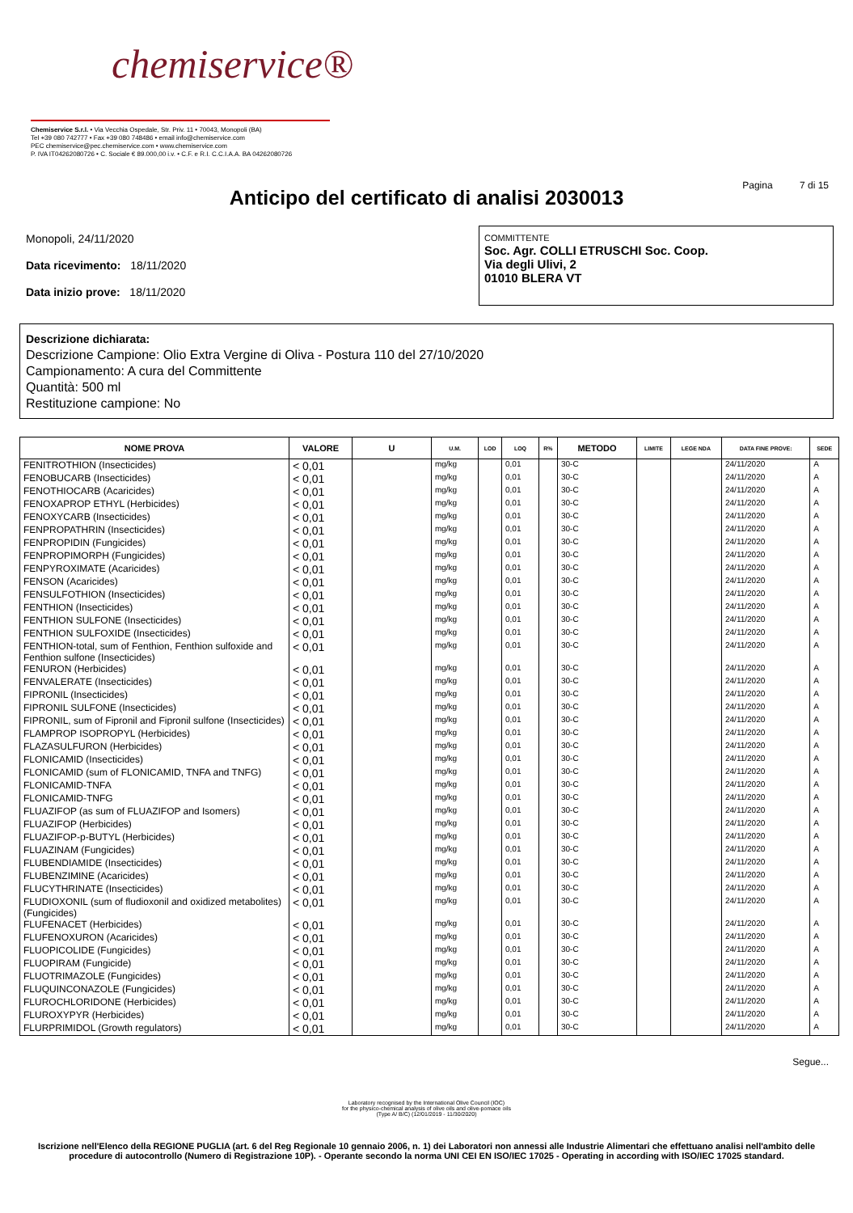chemiservice®
Chemiservice S.r.l. • Via Vecchia Ospedale, Str. Priv. 11 • 70043, Monopoli (BA)
Tel +39 080 742777 • Fax +39 080 748486 • email info@chemiservice.com
PEC chemiservice@pec.chemiservice.com • www.chemiservice.com
P. IVA IT04262080726 • C. Sociale € 89.000,00 i.v. • C.F. e R.I. C.C.I.A.A. BA 04262080726
Anticipo del certificato di analisi 2030013
Pagina 7 di 15
Monopoli, 24/11/2020
Data ricevimento: 18/11/2020
Data inizio prove: 18/11/2020
COMMITTENTE
Soc. Agr. COLLI ETRUSCHI Soc. Coop.
Via degli Ulivi, 2
01010 BLERA VT
Descrizione dichiarata:
Descrizione Campione: Olio Extra Vergine di Oliva - Postura 110 del 27/10/2020
Campionamento: A cura del Committente
Quantità: 500 ml
Restituzione campione: No
| NOME PROVA | VALORE | U | U.M. | LOD | LOQ | R% | METODO | LIMITE | LEGE NDA | DATA FINE PROVE: | SEDE |
| --- | --- | --- | --- | --- | --- | --- | --- | --- | --- | --- | --- |
| FENITROTHION (Insecticides) | < 0,01 | | mg/kg | | 0,01 | | 30-C | | | 24/11/2020 | A |
| FENOBUCARB (Insecticides) | < 0,01 | | mg/kg | | 0,01 | | 30-C | | | 24/11/2020 | A |
| FENOTHIOCARB (Acaricides) | < 0,01 | | mg/kg | | 0,01 | | 30-C | | | 24/11/2020 | A |
| FENOXAPROP ETHYL (Herbicides) | < 0,01 | | mg/kg | | 0,01 | | 30-C | | | 24/11/2020 | A |
| FENOXYCARB (Insecticides) | < 0,01 | | mg/kg | | 0,01 | | 30-C | | | 24/11/2020 | A |
| FENPROPATHRIN (Insecticides) | < 0,01 | | mg/kg | | 0,01 | | 30-C | | | 24/11/2020 | A |
| FENPROPIDIN (Fungicides) | < 0,01 | | mg/kg | | 0,01 | | 30-C | | | 24/11/2020 | A |
| FENPROPIMORPH (Fungicides) | < 0,01 | | mg/kg | | 0,01 | | 30-C | | | 24/11/2020 | A |
| FENPYROXIMATE (Acaricides) | < 0,01 | | mg/kg | | 0,01 | | 30-C | | | 24/11/2020 | A |
| FENSON (Acaricides) | < 0,01 | | mg/kg | | 0,01 | | 30-C | | | 24/11/2020 | A |
| FENSULFOTHION (Insecticides) | < 0,01 | | mg/kg | | 0,01 | | 30-C | | | 24/11/2020 | A |
| FENTHION (Insecticides) | < 0,01 | | mg/kg | | 0,01 | | 30-C | | | 24/11/2020 | A |
| FENTHION SULFONE (Insecticides) | < 0,01 | | mg/kg | | 0,01 | | 30-C | | | 24/11/2020 | A |
| FENTHION SULFOXIDE (Insecticides) | < 0,01 | | mg/kg | | 0,01 | | 30-C | | | 24/11/2020 | A |
| FENTHION-total, sum of Fenthion, Fenthion sulfoxide and Fenthion sulfone (Insecticides) | < 0,01 | | mg/kg | | 0,01 | | 30-C | | | 24/11/2020 | A |
| FENURON (Herbicides) | < 0,01 | | mg/kg | | 0,01 | | 30-C | | | 24/11/2020 | A |
| FENVALERATE (Insecticides) | < 0,01 | | mg/kg | | 0,01 | | 30-C | | | 24/11/2020 | A |
| FIPRONIL (Insecticides) | < 0,01 | | mg/kg | | 0,01 | | 30-C | | | 24/11/2020 | A |
| FIPRONIL SULFONE (Insecticides) | < 0,01 | | mg/kg | | 0,01 | | 30-C | | | 24/11/2020 | A |
| FIPRONIL, sum of Fipronil and Fipronil sulfone (Insecticides) | < 0,01 | | mg/kg | | 0,01 | | 30-C | | | 24/11/2020 | A |
| FLAMPROP ISOPROPYL (Herbicides) | < 0,01 | | mg/kg | | 0,01 | | 30-C | | | 24/11/2020 | A |
| FLAZASULFURON (Herbicides) | < 0,01 | | mg/kg | | 0,01 | | 30-C | | | 24/11/2020 | A |
| FLONICAMID (Insecticides) | < 0,01 | | mg/kg | | 0,01 | | 30-C | | | 24/11/2020 | A |
| FLONICAMID (sum of FLONICAMID, TNFA and TNFG) | < 0,01 | | mg/kg | | 0,01 | | 30-C | | | 24/11/2020 | A |
| FLONICAMID-TNFA | < 0,01 | | mg/kg | | 0,01 | | 30-C | | | 24/11/2020 | A |
| FLONICAMID-TNFG | < 0,01 | | mg/kg | | 0,01 | | 30-C | | | 24/11/2020 | A |
| FLUAZIFOP (as sum of FLUAZIFOP and Isomers) | < 0,01 | | mg/kg | | 0,01 | | 30-C | | | 24/11/2020 | A |
| FLUAZIFOP (Herbicides) | < 0,01 | | mg/kg | | 0,01 | | 30-C | | | 24/11/2020 | A |
| FLUAZIFOP-p-BUTYL (Herbicides) | < 0,01 | | mg/kg | | 0,01 | | 30-C | | | 24/11/2020 | A |
| FLUAZINAM (Fungicides) | < 0,01 | | mg/kg | | 0,01 | | 30-C | | | 24/11/2020 | A |
| FLUBENDIAMIDE (Insecticides) | < 0,01 | | mg/kg | | 0,01 | | 30-C | | | 24/11/2020 | A |
| FLUBENZIMINE (Acaricides) | < 0,01 | | mg/kg | | 0,01 | | 30-C | | | 24/11/2020 | A |
| FLUCYTHRINATE (Insecticides) | < 0,01 | | mg/kg | | 0,01 | | 30-C | | | 24/11/2020 | A |
| FLUDIOXONIL (sum of fludioxonil and oxidized metabolites) (Fungicides) | < 0,01 | | mg/kg | | 0,01 | | 30-C | | | 24/11/2020 | A |
| FLUFENACET (Herbicides) | < 0,01 | | mg/kg | | 0,01 | | 30-C | | | 24/11/2020 | A |
| FLUFENOXURON (Acaricides) | < 0,01 | | mg/kg | | 0,01 | | 30-C | | | 24/11/2020 | A |
| FLUOPICOLIDE (Fungicides) | < 0,01 | | mg/kg | | 0,01 | | 30-C | | | 24/11/2020 | A |
| FLUOPIRAM (Fungicide) | < 0,01 | | mg/kg | | 0,01 | | 30-C | | | 24/11/2020 | A |
| FLUOTRIMAZOLE (Fungicides) | < 0,01 | | mg/kg | | 0,01 | | 30-C | | | 24/11/2020 | A |
| FLUQUINCONAZOLE (Fungicides) | < 0,01 | | mg/kg | | 0,01 | | 30-C | | | 24/11/2020 | A |
| FLUROCHLORIDONE (Herbicides) | < 0,01 | | mg/kg | | 0,01 | | 30-C | | | 24/11/2020 | A |
| FLUROXYPYR (Herbicides) | < 0,01 | | mg/kg | | 0,01 | | 30-C | | | 24/11/2020 | A |
| FLURPRIMIDOL (Growth regulators) | < 0,01 | | mg/kg | | 0,01 | | 30-C | | | 24/11/2020 | A |
Segue...
Laboratory recognised by the International Olive Council (IOC)
for the physico-chemical analysis of olive oils and olive-pomace oils
(Type A/ B/C) (12/01/2019 - 11/30/2020)
Iscrizione nell'Elenco della REGIONE PUGLIA (art. 6 del Reg Regionale 10 gennaio 2006, n. 1) dei Laboratori non annessi alle Industrie Alimentari che effettuano analisi nell'ambito delle procedure di autocontrollo (Numero di Registrazione 10P). - Operante secondo la norma UNI CEI EN ISO/IEC 17025 - Operating in according with ISO/IEC 17025 standard.